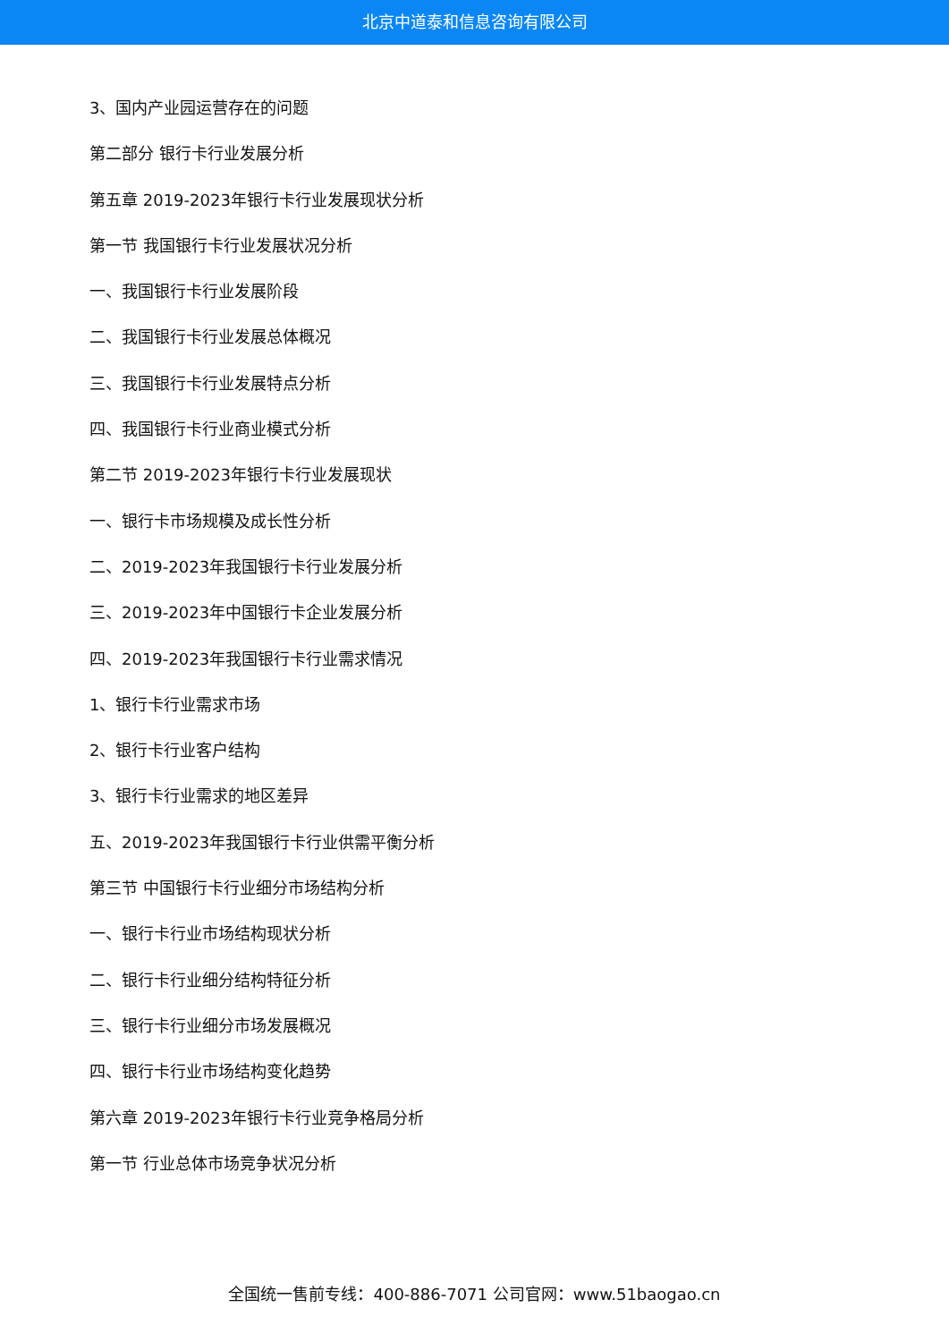北京中道泰和信息咨询有限公司
3、国内产业园运营存在的问题
第二部分 银行卡行业发展分析
第五章 2019-2023年银行卡行业发展现状分析
第一节 我国银行卡行业发展状况分析
一、我国银行卡行业发展阶段
二、我国银行卡行业发展总体概况
三、我国银行卡行业发展特点分析
四、我国银行卡行业商业模式分析
第二节 2019-2023年银行卡行业发展现状
一、银行卡市场规模及成长性分析
二、2019-2023年我国银行卡行业发展分析
三、2019-2023年中国银行卡企业发展分析
四、2019-2023年我国银行卡行业需求情况
1、银行卡行业需求市场
2、银行卡行业客户结构
3、银行卡行业需求的地区差异
五、2019-2023年我国银行卡行业供需平衡分析
第三节 中国银行卡行业细分市场结构分析
一、银行卡行业市场结构现状分析
二、银行卡行业细分结构特征分析
三、银行卡行业细分市场发展概况
四、银行卡行业市场结构变化趋势
第六章 2019-2023年银行卡行业竞争格局分析
第一节 行业总体市场竞争状况分析
全国统一售前专线：400-886-7071 公司官网：www.51baogao.cn